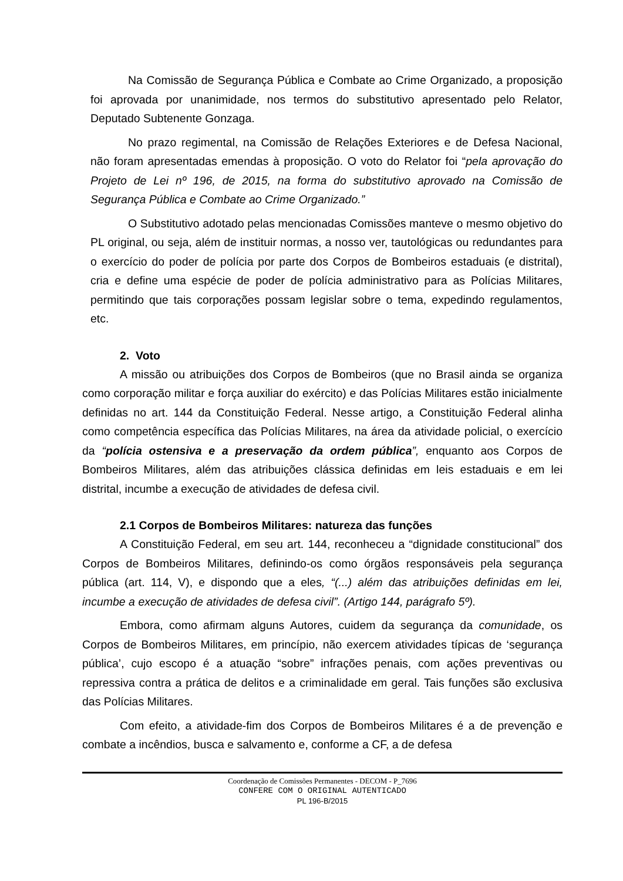Na Comissão de Segurança Pública e Combate ao Crime Organizado, a proposição foi aprovada por unanimidade, nos termos do substitutivo apresentado pelo Relator, Deputado Subtenente Gonzaga.
No prazo regimental, na Comissão de Relações Exteriores e de Defesa Nacional, não foram apresentadas emendas à proposição. O voto do Relator foi “pela aprovação do Projeto de Lei nº 196, de 2015, na forma do substitutivo aprovado na Comissão de Segurança Pública e Combate ao Crime Organizado.”
O Substitutivo adotado pelas mencionadas Comissões manteve o mesmo objetivo do PL original, ou seja, além de instituir normas, a nosso ver, tautológicas ou redundantes para o exercício do poder de polícia por parte dos Corpos de Bombeiros estaduais (e distrital), cria e define uma espécie de poder de polícia administrativo para as Polícias Militares, permitindo que tais corporações possam legislar sobre o tema, expedindo regulamentos, etc.
2. Voto
A missão ou atribuições dos Corpos de Bombeiros (que no Brasil ainda se organiza como corporação militar e força auxiliar do exército) e das Polícias Militares estão inicialmente definidas no art. 144 da Constituição Federal. Nesse artigo, a Constituição Federal alinha como competência específica das Polícias Militares, na área da atividade policial, o exercício da “polícia ostensiva e a preservação da ordem pública”, enquanto aos Corpos de Bombeiros Militares, além das atribuições clássica definidas em leis estaduais e em lei distrital, incumbe a execução de atividades de defesa civil.
2.1 Corpos de Bombeiros Militares: natureza das funções
A Constituição Federal, em seu art. 144, reconheceu a “dignidade constitucional” dos Corpos de Bombeiros Militares, definindo-os como órgãos responsáveis pela segurança pública (art. 114, V), e dispondo que a eles, “(...) além das atribuições definidas em lei, incumbe a execução de atividades de defesa civil”. (Artigo 144, parágrafo 5º).
Embora, como afirmam alguns Autores, cuidem da segurança da comunidade, os Corpos de Bombeiros Militares, em princípio, não exercem atividades típicas de ‘segurança pública’, cujo escopo é a atuação “sobre” infrações penais, com ações preventivas ou repressiva contra a prática de delitos e a criminalidade em geral. Tais funções são exclusiva das Polícias Militares.
Com efeito, a atividade-fim dos Corpos de Bombeiros Militares é a de prevenção e combate a incêndios, busca e salvamento e, conforme a CF, a de defesa
Coordenação de Comissões Permanentes - DECOM - P_7696
CONFERE COM O ORIGINAL AUTENTICADO
PL 196-B/2015